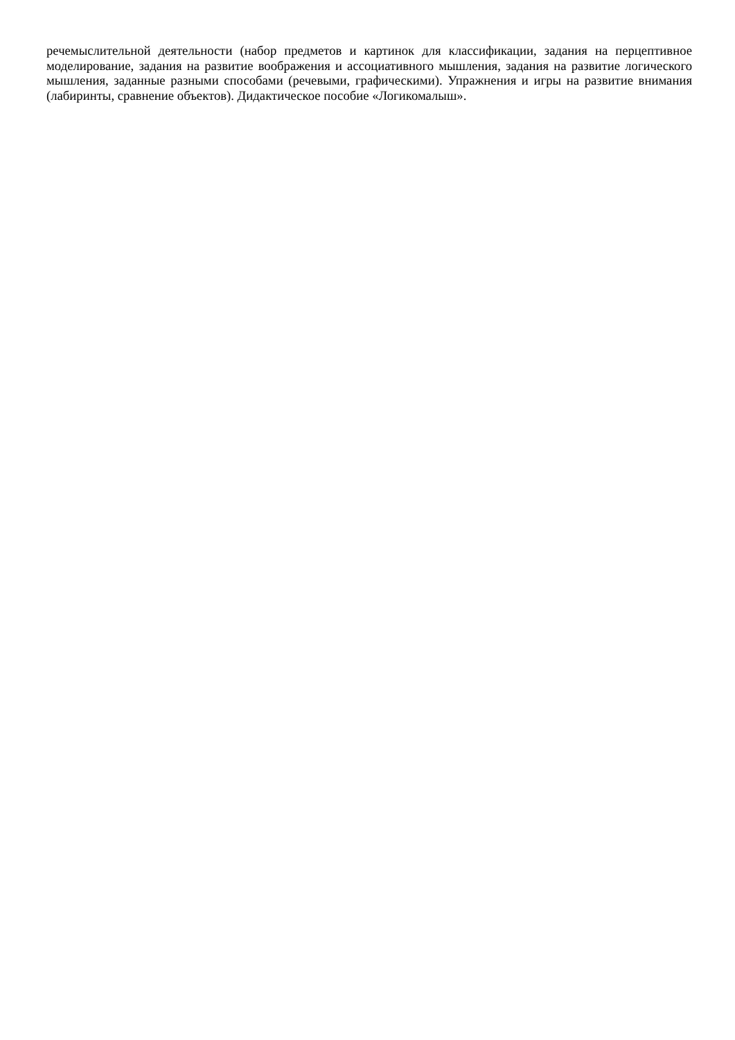речемыслительной деятельности (набор предметов и картинок для классификации, задания на перцептивное моделирование, задания на развитие воображения и ассоциативного мышления, задания на развитие логического мышления, заданные разными способами (речевыми, графическими). Упражнения и игры на развитие внимания (лабиринты, сравнение объектов). Дидактическое пособие «Логикомалыш».